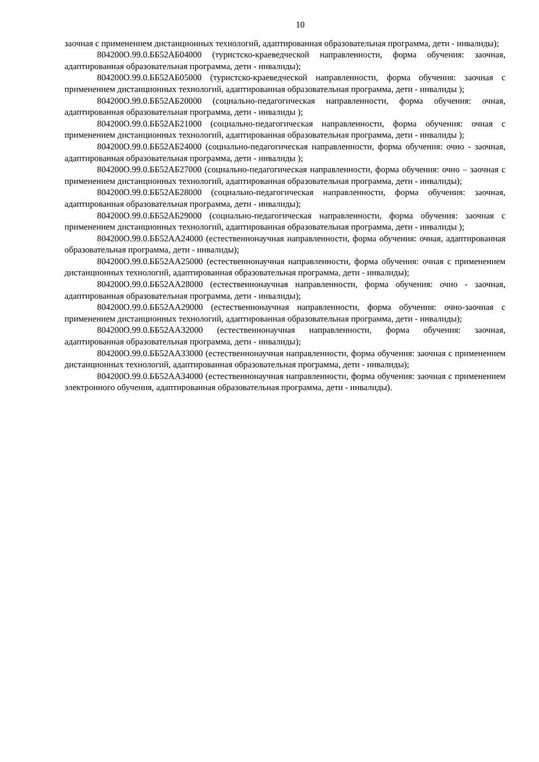10
заочная с применением дистанционных технологий, адаптированная образовательная программа, дети - инвалиды);
804200О.99.0.ББ52АБ04000 (туристско-краеведческой направленности, форма обучения: заочная, адаптированная образовательная программа, дети - инвалиды);
804200О.99.0.ББ52АБ05000 (туристско-краеведческой направленности, форма обучения: заочная с применением дистанционных технологий, адаптированная образовательная программа, дети - инвалиды );
804200О.99.0.ББ52АБ20000 (социально-педагогическая направленности, форма обучения: очная, адаптированная образовательная программа, дети - инвалиды );
804200О.99.0.ББ52АБ21000 (социально-педагогическая направленности, форма обучения: очная с применением дистанционных технологий, адаптированная образовательная программа, дети - инвалиды );
804200О.99.0.ББ52АБ24000 (социально-педагогическая направленности, форма обучения: очно - заочная, адаптированная образовательная программа, дети - инвалиды );
804200О.99.0.ББ52АБ27000 (социально-педагогическая направленности, форма обучения: очно – заочная с применением дистанционных технологий, адаптированная образовательная программа, дети - инвалиды);
804200О.99.0.ББ52АБ28000 (социально-педагогическая направленности, форма обучения: заочная, адаптированная образовательная программа, дети - инвалиды);
804200О.99.0.ББ52АБ29000 (социально-педагогическая направленности, форма обучения: заочная с применением дистанционных технологий, адаптированная образовательная программа, дети - инвалиды );
804200О.99.0.ББ52АА24000 (естественнонаучная направленности, форма обучения: очная, адаптированная образовательная программа, дети - инвалиды);
804200О.99.0.ББ52АА25000 (естественнонаучная направленности, форма обучения: очная с применением дистанционных технологий, адаптированная образовательная программа, дети - инвалиды);
804200О.99.0.ББ52АА28000 (естественнонаучная направленности, форма обучения: очно - заочная, адаптированная образовательная программа, дети - инвалиды);
804200О.99.0.ББ52АА29000 (естественнонаучная направленности, форма обучения: очно-заочная с применением дистанционных технологий, адаптированная образовательная программа, дети - инвалиды);
804200О.99.0.ББ52АА32000 (естественнонаучная направленности, форма обучения: заочная, адаптированная образовательная программа, дети - инвалиды);
804200О.99.0.ББ52АА33000 (естественнонаучная направленности, форма обучения: заочная с применением дистанционных технологий, адаптированная образовательная программа, дети - инвалиды);
804200О.99.0.ББ52АА34000 (естественнонаучная направленности, форма обучения: заочная с применением электронного обучения, адаптированная образовательная программа, дети - инвалиды).